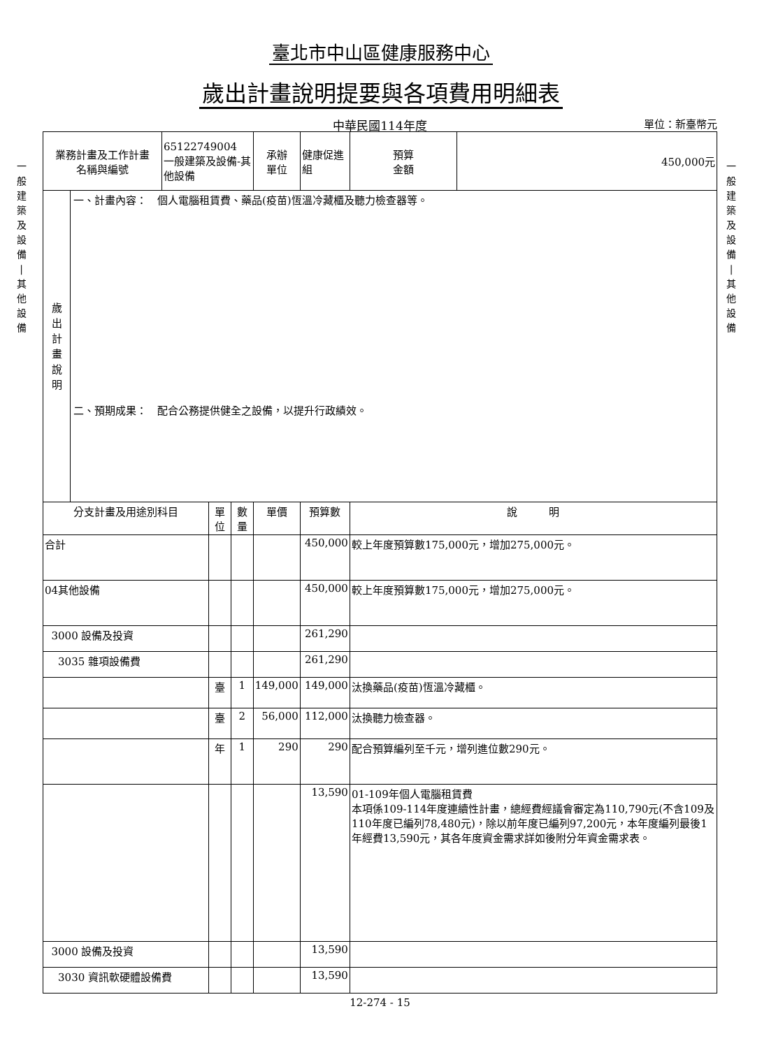臺北市中山區健康服務中心
歲出計畫說明提要與各項費用明細表
中華民國114年度
單位：新臺幣元
一
般
建
築
及
設
備
|
其
他
設
備
| 業務計畫及工作計畫 名稱與編號 | 65122749004 一般建築及設備-其他設備 | | | 承辦 單位 | 健康促進組 | | 預算 金額 | 450,000元 |
| 歲 出 計 畫 說 明 一、計畫內容： 個人電腦租賃費、藥品(疫苗)恆溫冷藏櫃及聽力檢查器等。 二、預期成果： 配合公務提供健全之設備，以提升行政績效。 | | | | | | | | |
| 分支計畫及用途別科目 | | 單位 | 數量 | 單價 | | 預算數 | 說 明 | |
| 合計 | | | | | | 450,000 | 較上年度預算數175,000元，增加275,000元。 | |
| 04其他設備 | | | | | | 450,000 | 較上年度預算數175,000元，增加275,000元。 | |
| 3000 設備及投資 | | | | | | 261,290 | | |
| 3035 雜項設備費 | | | | | | 261,290 | | |
| | | 臺 | 1 | 149,000 | | 149,000 | 汰換藥品(疫苗)恆溫冷藏櫃。 | |
| | | 臺 | 2 | 56,000 | | 112,000 | 汰換聽力檢查器。 | |
| | | 年 | 1 | 290 | | 290 | 配合預算編列至千元，增列進位數290元。 | |
| | | | | | | 13,590 | 01-109年個人電腦租賃費 本項係109-114年度連續性計畫，總經費經議會審定為110,790元(不含109及110年度已編列78,480元)，除以前年度已編列97,200元，本年度編列最後1年經費13,590元，其各年度資金需求詳如後附分年資金需求表。 | |
| 3000 設備及投資 | | | | | | 13,590 | | |
| 3030 資訊軟硬體設備費 | | | | | | 13,590 | | |
12-274 - 15
一
般
建
築
及
設
備
|
其
他
設
備